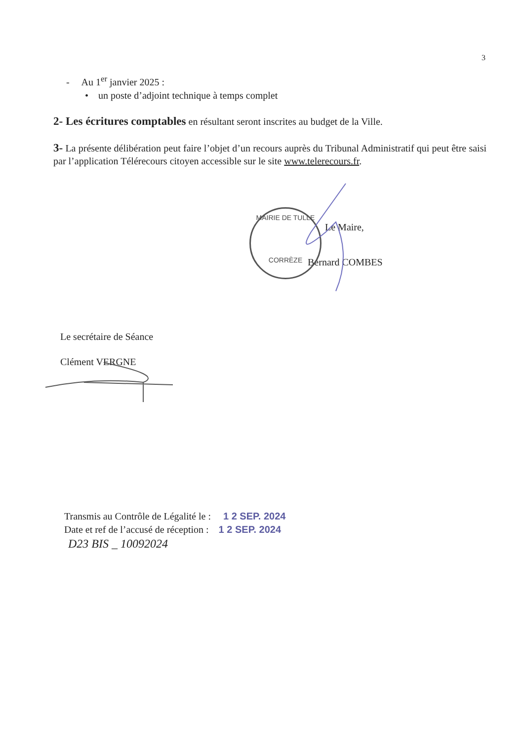3
- Au 1<sup>er</sup> janvier 2025 :
• un poste d’adjoint technique à temps complet
2- Les écritures comptables en résultant seront inscrites au budget de la Ville.
3- La présente délibération peut faire l’objet d’un recours auprès du Tribunal Administratif qui peut être saisi par l’application Télérecours citoyen accessible sur le site www.telerecours.fr.
Le Maire,
Bernard COMBES
Le secrétaire de Séance
Clément VERGNE
Transmis au Contrôle de Légalité le : 1 2 SEP. 2024
Date et ref de l’accusé de réception : 1 2 SEP. 2024
D23 BIS _ 10092024
MAIRIE DE TULLE
CORRÈZE